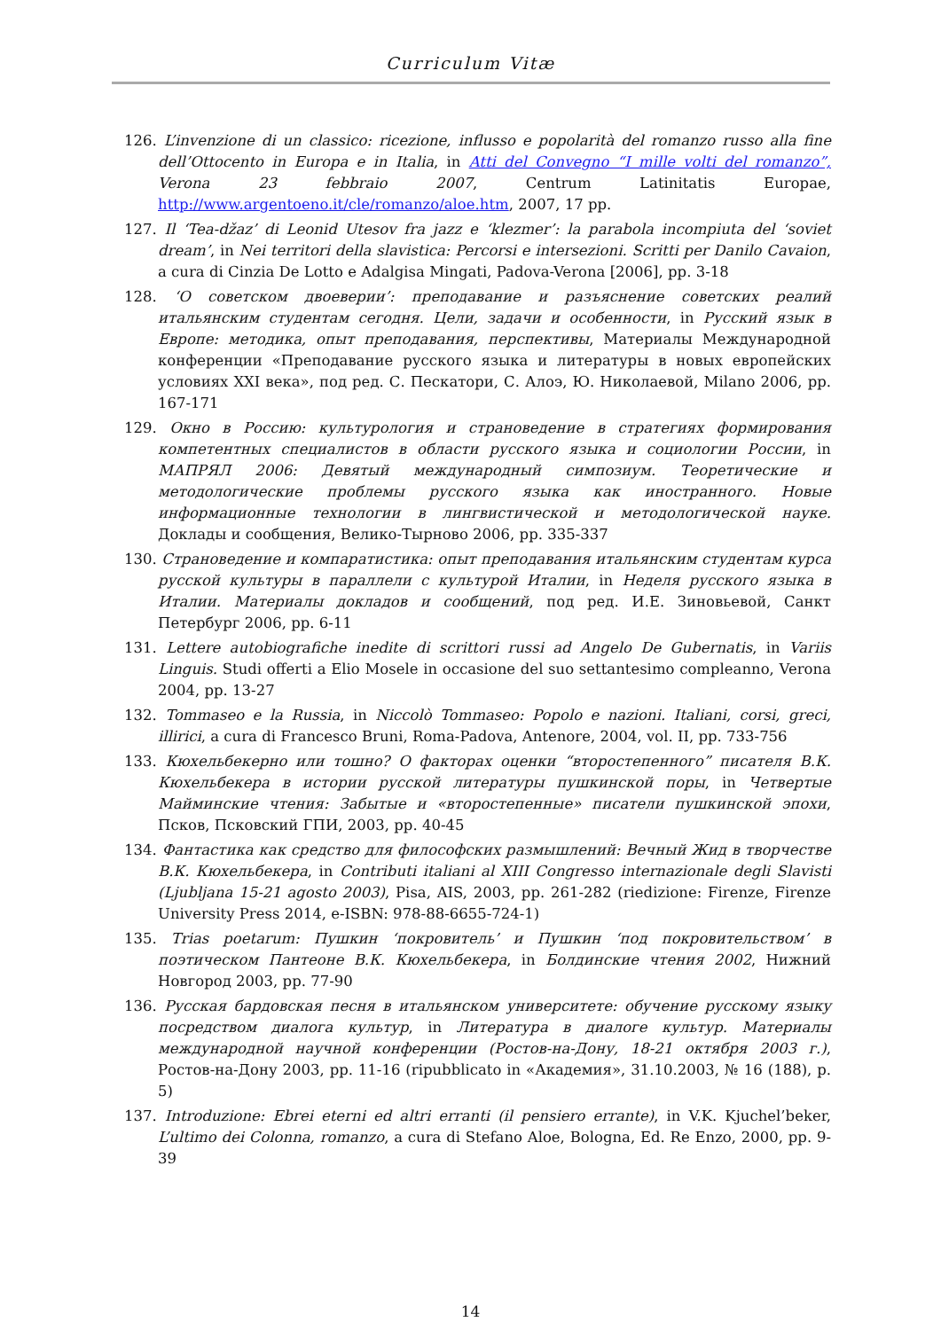Curriculum Vitæ
126. L’invenzione di un classico: ricezione, influsso e popolarità del romanzo russo alla fine dell’Ottocento in Europa e in Italia, in Atti del Convegno “I mille volti del romanzo”, Verona 23 febbraio 2007, Centrum Latinitatis Europae, http://www.argentoeno.it/cle/romanzo/aloe.htm, 2007, 17 pp.
127. Il ‘Tea-džaz’ di Leonid Utesov fra jazz e ‘klezmer’: la parabola incompiuta del ‘soviet dream’, in Nei territori della slavistica: Percorsi e intersezioni. Scritti per Danilo Cavaion, a cura di Cinzia De Lotto e Adalgisa Mingati, Padova-Verona [2006], pp. 3-18
128. ‘О советском двоеверии’: преподавание и разъяснение советских реалий итальянским студентам сегодня. Цели, задачи и особенности, in Русский язык в Европе: методика, опыт преподавания, перспективы, Материалы Международной конференции «Преподавание русского языка и литературы в новых европейских условиях XXI века», под ред. С. Пескатори, С. Алоэ, Ю. Николаевой, Milano 2006, pp. 167-171
129. Окно в Россию: культурология и страноведение в стратегиях формирования компетентных специалистов в области русского языка и социологии России, in МАПРЯЛ 2006: Девятый международный симпозиум. Теоретические и методологические проблемы русского языка как иностранного. Новые информационные технологии в лингвистической и методологической науке. Доклады и сообщения, Велико-Тырново 2006, pp. 335-337
130. Страноведение и компаратистика: опыт преподавания итальянским студентам курса русской культуры в параллели с культурой Италии, in Неделя русского языка в Италии. Материалы докладов и сообщений, под ред. И.Е. Зиновьевой, Санкт Петербург 2006, pp. 6-11
131. Lettere autobiografiche inedite di scrittori russi ad Angelo De Gubernatis, in Variis Linguis. Studi offerti a Elio Mosele in occasione del suo settantesimo compleanno, Verona 2004, pp. 13-27
132. Tommaseo e la Russia, in Niccolò Tommaseo: Popolo e nazioni. Italiani, corsi, greci, illirici, a cura di Francesco Bruni, Roma-Padova, Antenore, 2004, vol. II, pp. 733-756
133. Кюхельбекерно или тошно? О факторах оценки “второстепенного” писателя В.К. Кюхельбекера в истории русской литературы пушкинской поры, in Четвертые Майминские чтения: Забытые и «второстепенные» писатели пушкинской эпохи, Псков, Псковский ГПИ, 2003, pp. 40-45
134. Фантастика как средство для философских размышлений: Вечный Жид в творчестве В.К. Кюхельбекера, in Contributi italiani al XIII Congresso internazionale degli Slavisti (Ljubljana 15-21 agosto 2003), Pisa, AIS, 2003, pp. 261-282 (riedizione: Firenze, Firenze University Press 2014, e-ISBN: 978-88-6655-724-1)
135. Trias poetarum: Пушкин ‘покровитель’ и Пушкин ‘под покровительством’ в поэтическом Пантеоне В.К. Кюхельбекера, in Болдинские чтения 2002, Нижний Новгород 2003, pp. 77-90
136. Русская бардовская песня в итальянском университете: обучение русскому языку посредством диалога культур, in Литература в диалоге культур. Материалы международной научной конференции (Ростов-на-Дону, 18-21 октября 2003 г.), Ростов-на-Дону 2003, pp. 11-16 (ripubblicato in «Академия», 31.10.2003, № 16 (188), p. 5)
137. Introduzione: Ebrei eterni ed altri erranti (il pensiero errante), in V.K. Kjuchel’beker, L’ultimo dei Colonna, romanzo, a cura di Stefano Aloe, Bologna, Ed. Re Enzo, 2000, pp. 9-39
14